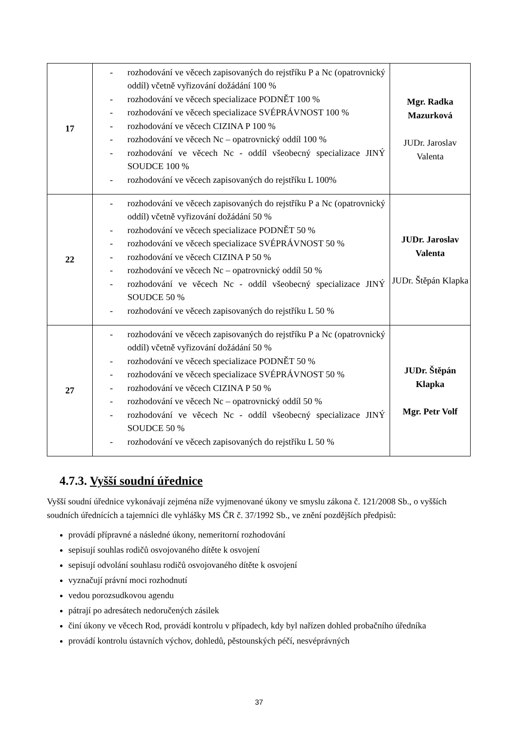| 17 | - rozhodování ve věcech zapisovaných do rejstříku P a Nc (opatrovnický oddíl) včetně vyřizování dožádání 100 % - rozhodování ve věcech specializace PODNĚT 100 % - rozhodování ve věcech specializace SVÉPRÁVNOST 100 % - rozhodování ve věcech CIZINA P 100 % - rozhodování ve věcech Nc – opatrovnický oddíl 100 % - rozhodování ve věcech Nc - oddíl všeobecný specializace JINÝ SOUDCE 100 % - rozhodování ve věcech zapisovaných do rejstříku L 100% | Mgr. Radka Mazurková JUDr. Jaroslav Valenta |
| 22 | - rozhodování ve věcech zapisovaných do rejstříku P a Nc (opatrovnický oddíl) včetně vyřizování dožádání 50 % - rozhodování ve věcech specializace PODNĚT 50 % - rozhodování ve věcech specializace SVÉPRÁVNOST 50 % - rozhodování ve věcech CIZINA P 50 % - rozhodování ve věcech Nc – opatrovnický oddíl 50 % - rozhodování ve věcech Nc - oddíl všeobecný specializace JINÝ SOUDCE 50 % - rozhodování ve věcech zapisovaných do rejstříku L 50 % | JUDr. Jaroslav Valenta JUDr. Štěpán Klapka |
| 27 | - rozhodování ve věcech zapisovaných do rejstříku P a Nc (opatrovnický oddíl) včetně vyřizování dožádání 50 % - rozhodování ve věcech specializace PODNĚT 50 % - rozhodování ve věcech specializace SVÉPRÁVNOST 50 % - rozhodování ve věcech CIZINA P 50 % - rozhodování ve věcech Nc – opatrovnický oddíl 50 % - rozhodování ve věcech Nc - oddíl všeobecný specializace JINÝ SOUDCE 50 % - rozhodování ve věcech zapisovaných do rejstříku L 50 % | JUDr. Štěpán Klapka Mgr. Petr Volf |
4.7.3. Vyšší soudní úřednice
Vyšší soudní úřednice vykonávají zejména níže vyjmenované úkony ve smyslu zákona č. 121/2008 Sb., o vyšších soudních úřednících a tajemníci dle vyhlášky MS ČR č. 37/1992 Sb., ve znění pozdějších předpisů:
provádí přípravné a následné úkony, nemeritorní rozhodování
sepisují souhlas rodičů osvojovaného dítěte k osvojení
sepisují odvolání souhlasu rodičů osvojovaného dítěte k osvojení
vyznačují právní moci rozhodnutí
vedou porozsudkovou agendu
pátrají po adresátech nedoručených zásilek
činí úkony ve věcech Rod, provádí kontrolu v případech, kdy byl nařízen dohled probačního úředníka
provádí kontrolu ústavních výchov, dohledů, pěstounských péčí, nesvéprávných
37